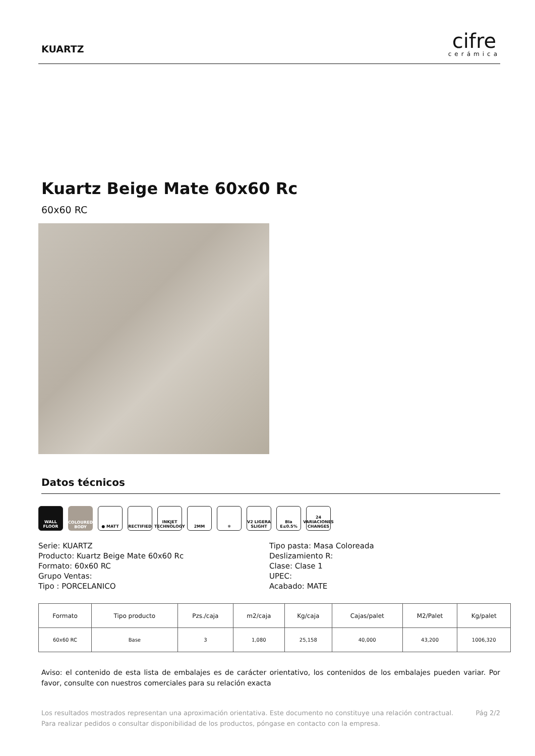KUARTZ
cifre
cerámica
Kuartz Beige Mate 60x60 Rc
60x60 RC
Datos técnicos
WALL FLOOR COLOURED BODY
● MATT RECTIFIED INKJET TECHNOLOGY
2MM ❄ V2 LIGERA SLIGHT
BIa E≤0.5% 24 VARIACIONES CHANGES
Serie: KUARTZ
Producto: Kuartz Beige Mate 60x60 Rc
Formato: 60x60 RC
Grupo Ventas:
Tipo : PORCELANICO
Tipo pasta: Masa Coloreada
Deslizamiento R:
Clase: Clase 1
UPEC:
Acabado: MATE
| Formato | Tipo producto | Pzs./caja | m2/caja | Kg/caja | Cajas/palet | M2/Palet | Kg/palet |
| --- | --- | --- | --- | --- | --- | --- | --- |
| 60x60 RC | Base | 3 | 1,080 | 25,158 | 40,000 | 43,200 | 1006,320 |
Aviso: el contenido de esta lista de embalajes es de carácter orientativo, los contenidos de los embalajes pueden variar. Por favor, consulte con nuestros comerciales para su relación exacta
Los resultados mostrados representan una aproximación orientativa. Este documento no constituye una relación contractual. Para realizar pedidos o consultar disponibilidad de los productos, póngase en contacto con la empresa.
Pág 2/2